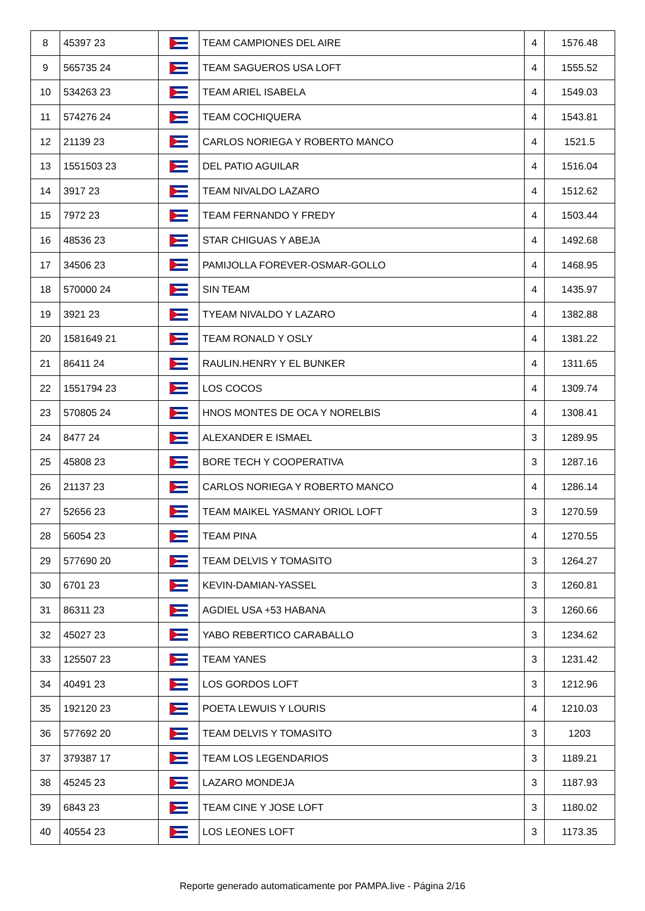| 8 | 45397 23 | | TEAM CAMPIONES DEL AIRE | 4 | 1576.48 |
| 9 | 565735 24 | | TEAM SAGUEROS USA LOFT | 4 | 1555.52 |
| 10 | 534263 23 | | TEAM ARIEL ISABELA | 4 | 1549.03 |
| 11 | 574276 24 | | TEAM COCHIQUERA | 4 | 1543.81 |
| 12 | 21139 23 | | CARLOS NORIEGA Y ROBERTO MANCO | 4 | 1521.5 |
| 13 | 1551503 23 | | DEL PATIO AGUILAR | 4 | 1516.04 |
| 14 | 3917 23 | | TEAM NIVALDO LAZARO | 4 | 1512.62 |
| 15 | 7972 23 | | TEAM FERNANDO Y FREDY | 4 | 1503.44 |
| 16 | 48536 23 | | STAR CHIGUAS Y ABEJA | 4 | 1492.68 |
| 17 | 34506 23 | | PAMIJOLLA FOREVER-OSMAR-GOLLO | 4 | 1468.95 |
| 18 | 570000 24 | | SIN TEAM | 4 | 1435.97 |
| 19 | 3921 23 | | TYEAM NIVALDO Y LAZARO | 4 | 1382.88 |
| 20 | 1581649 21 | | TEAM RONALD Y OSLY | 4 | 1381.22 |
| 21 | 86411 24 | | RAULIN.HENRY Y EL BUNKER | 4 | 1311.65 |
| 22 | 1551794 23 | | LOS COCOS | 4 | 1309.74 |
| 23 | 570805 24 | | HNOS MONTES DE OCA Y NORELBIS | 4 | 1308.41 |
| 24 | 8477 24 | | ALEXANDER E ISMAEL | 3 | 1289.95 |
| 25 | 45808 23 | | BORE TECH Y COOPERATIVA | 3 | 1287.16 |
| 26 | 21137 23 | | CARLOS NORIEGA Y ROBERTO MANCO | 4 | 1286.14 |
| 27 | 52656 23 | | TEAM MAIKEL YASMANY ORIOL LOFT | 3 | 1270.59 |
| 28 | 56054 23 | | TEAM PINA | 4 | 1270.55 |
| 29 | 577690 20 | | TEAM DELVIS Y TOMASITO | 3 | 1264.27 |
| 30 | 6701 23 | | KEVIN-DAMIAN-YASSEL | 3 | 1260.81 |
| 31 | 86311 23 | | AGDIEL USA +53 HABANA | 3 | 1260.66 |
| 32 | 45027 23 | | YABO REBERTICO CARABALLO | 3 | 1234.62 |
| 33 | 125507 23 | | TEAM YANES | 3 | 1231.42 |
| 34 | 40491 23 | | LOS GORDOS LOFT | 3 | 1212.96 |
| 35 | 192120 23 | | POETA LEWUIS Y LOURIS | 4 | 1210.03 |
| 36 | 577692 20 | | TEAM DELVIS Y TOMASITO | 3 | 1203 |
| 37 | 379387 17 | | TEAM LOS LEGENDARIOS | 3 | 1189.21 |
| 38 | 45245 23 | | LAZARO MONDEJA | 3 | 1187.93 |
| 39 | 6843 23 | | TEAM CINE Y JOSE LOFT | 3 | 1180.02 |
| 40 | 40554 23 | | LOS LEONES LOFT | 3 | 1173.35 |
Reporte generado automaticamente por PAMPA.live - Página 2/16